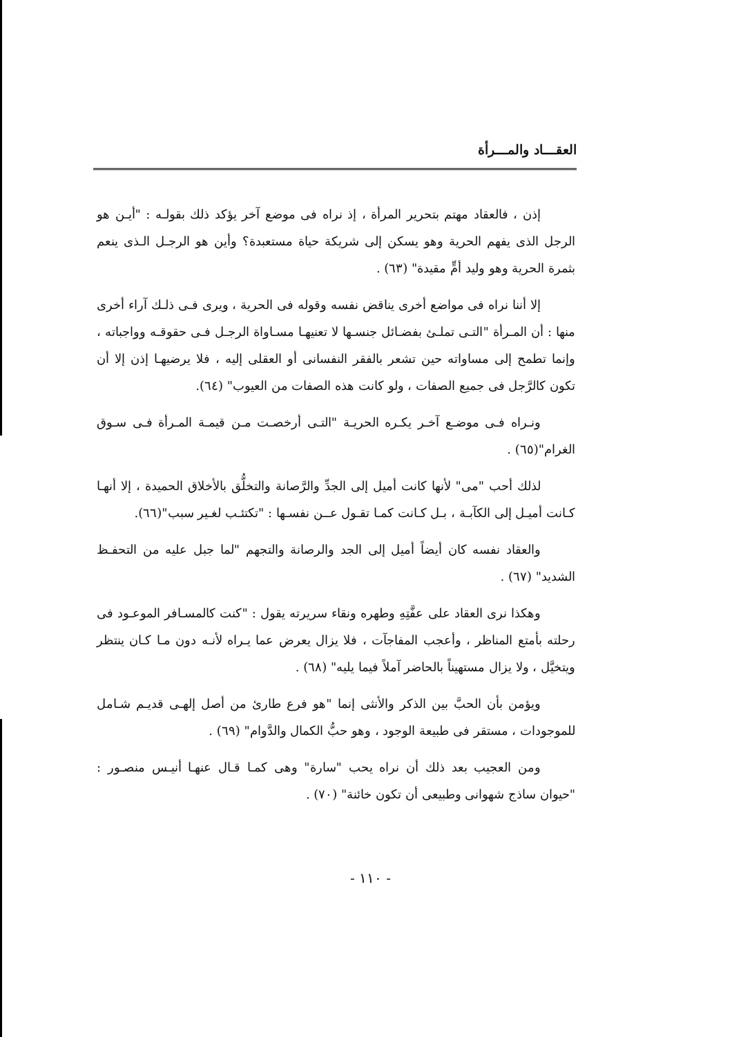العقـــاد والمـــرأة
إذن ، فالعقاد مهتم بتحرير المرأة ، إذ نراه فى موضع آخر يؤكد ذلك بقولـه : "أيـن هو الرجل الذى يفهم الحرية وهو يسكن إلى شريكة حياة مستعبدة؟ وأين هو الرجـل الـذى ينعم بثمرة الحرية وهو وليد أمٍّ مقيدة" (٦٣) .
إلا أننا نراه فى مواضع أخرى يناقض نفسه وقوله فى الحرية ، ويرى فـى ذلـك آراء أخرى منها : أن المـرأة "التـى تملـئ بفضـائل جنسـها لا تعنيهـا مسـاواة الرجـل فـى حقوقـه وواجباته ، وإنما تطمح إلى مساواته حين تشعر بالفقر النفسانى أو العقلى إليه ، فلا يرضيهـا إذن إلا أن تكون كالرَّجل فى جميع الصفات ، ولو كانت هذه الصفات من العيوب" (٦٤).
ونـراه فـى موضـع آخـر يكـره الحريـة "التـى أرخصـت مـن قيمـة المـرأة فـى سـوق الغرام"(٦٥) .
لذلك أحب "مى" لأنها كانت أميل إلى الجدِّ والرَّصانة والتخلُّق بالأخلاق الحميدة ، إلا أنهـا كـانت أميـل إلى الكآبـة ، بـل كـانت كمـا تقـول عــن نفسـها : "تكتئـب لغـير سبب"(٦٦).
والعقاد نفسه كان أيضاً أميل إلى الجد والرصانة والتجهم "لما جبل عليه من التحفـظ الشديد" (٦٧) .
وهكذا نرى العقاد على عفَّتِهِ وطهره ونقاء سريرته يقول : "كنت كالمسـافر الموعـود فى رحلته بأمتع المناظر ، وأعجب المفاجآت ، فلا يزال يعرض عما يـراه لأنـه دون مـا كـان ينتظر ويتخيَّل ، ولا يزال مستهيناً بالحاضر آملاً فيما يليه" (٦٨) .
ويؤمن بأن الحبَّ بين الذكر والأنثى إنما "هو فرع طارئ من أصل إلهـى قديـم شـامل للموجودات ، مستقر فى طبيعة الوجود ، وهو حبُّ الكمال والدَّوام" (٦٩) .
ومن العجيب بعد ذلك أن نراه يحب "سارة" وهى كمـا قـال عنهـا أنيـس منصـور : "حيوان ساذج شهوانى وطبيعى أن تكون خائنة" (٧٠) .
- ١١٠ -